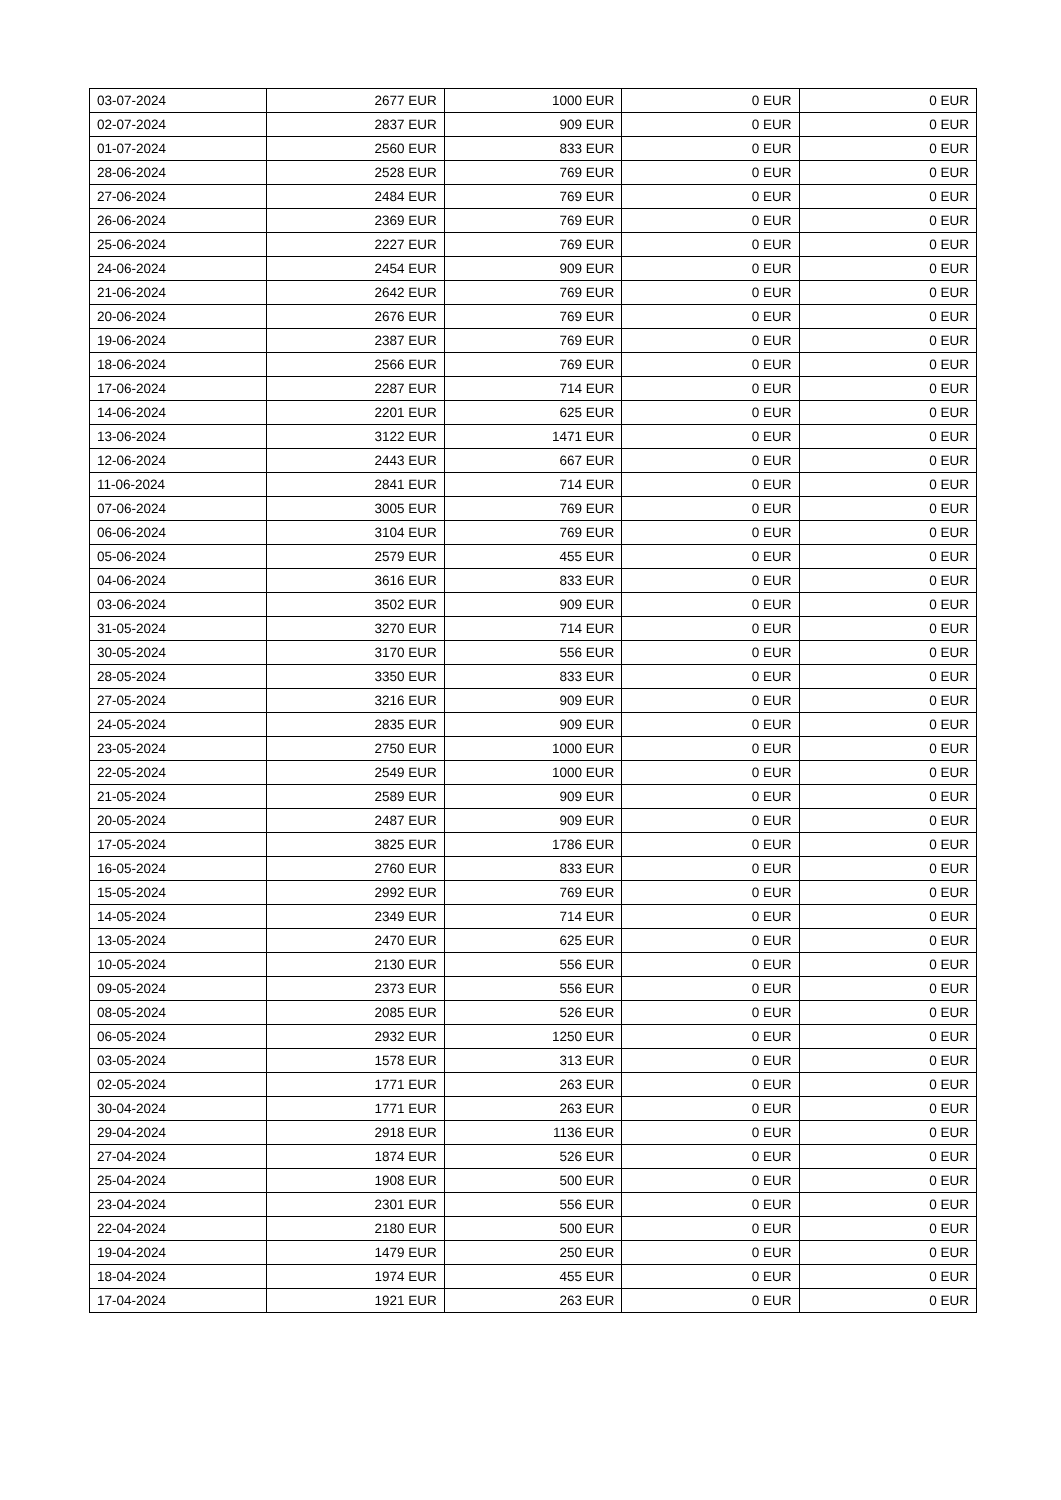| 03-07-2024 | 2677 EUR | 1000 EUR | 0 EUR | 0 EUR |
| 02-07-2024 | 2837 EUR | 909 EUR | 0 EUR | 0 EUR |
| 01-07-2024 | 2560 EUR | 833 EUR | 0 EUR | 0 EUR |
| 28-06-2024 | 2528 EUR | 769 EUR | 0 EUR | 0 EUR |
| 27-06-2024 | 2484 EUR | 769 EUR | 0 EUR | 0 EUR |
| 26-06-2024 | 2369 EUR | 769 EUR | 0 EUR | 0 EUR |
| 25-06-2024 | 2227 EUR | 769 EUR | 0 EUR | 0 EUR |
| 24-06-2024 | 2454 EUR | 909 EUR | 0 EUR | 0 EUR |
| 21-06-2024 | 2642 EUR | 769 EUR | 0 EUR | 0 EUR |
| 20-06-2024 | 2676 EUR | 769 EUR | 0 EUR | 0 EUR |
| 19-06-2024 | 2387 EUR | 769 EUR | 0 EUR | 0 EUR |
| 18-06-2024 | 2566 EUR | 769 EUR | 0 EUR | 0 EUR |
| 17-06-2024 | 2287 EUR | 714 EUR | 0 EUR | 0 EUR |
| 14-06-2024 | 2201 EUR | 625 EUR | 0 EUR | 0 EUR |
| 13-06-2024 | 3122 EUR | 1471 EUR | 0 EUR | 0 EUR |
| 12-06-2024 | 2443 EUR | 667 EUR | 0 EUR | 0 EUR |
| 11-06-2024 | 2841 EUR | 714 EUR | 0 EUR | 0 EUR |
| 07-06-2024 | 3005 EUR | 769 EUR | 0 EUR | 0 EUR |
| 06-06-2024 | 3104 EUR | 769 EUR | 0 EUR | 0 EUR |
| 05-06-2024 | 2579 EUR | 455 EUR | 0 EUR | 0 EUR |
| 04-06-2024 | 3616 EUR | 833 EUR | 0 EUR | 0 EUR |
| 03-06-2024 | 3502 EUR | 909 EUR | 0 EUR | 0 EUR |
| 31-05-2024 | 3270 EUR | 714 EUR | 0 EUR | 0 EUR |
| 30-05-2024 | 3170 EUR | 556 EUR | 0 EUR | 0 EUR |
| 28-05-2024 | 3350 EUR | 833 EUR | 0 EUR | 0 EUR |
| 27-05-2024 | 3216 EUR | 909 EUR | 0 EUR | 0 EUR |
| 24-05-2024 | 2835 EUR | 909 EUR | 0 EUR | 0 EUR |
| 23-05-2024 | 2750 EUR | 1000 EUR | 0 EUR | 0 EUR |
| 22-05-2024 | 2549 EUR | 1000 EUR | 0 EUR | 0 EUR |
| 21-05-2024 | 2589 EUR | 909 EUR | 0 EUR | 0 EUR |
| 20-05-2024 | 2487 EUR | 909 EUR | 0 EUR | 0 EUR |
| 17-05-2024 | 3825 EUR | 1786 EUR | 0 EUR | 0 EUR |
| 16-05-2024 | 2760 EUR | 833 EUR | 0 EUR | 0 EUR |
| 15-05-2024 | 2992 EUR | 769 EUR | 0 EUR | 0 EUR |
| 14-05-2024 | 2349 EUR | 714 EUR | 0 EUR | 0 EUR |
| 13-05-2024 | 2470 EUR | 625 EUR | 0 EUR | 0 EUR |
| 10-05-2024 | 2130 EUR | 556 EUR | 0 EUR | 0 EUR |
| 09-05-2024 | 2373 EUR | 556 EUR | 0 EUR | 0 EUR |
| 08-05-2024 | 2085 EUR | 526 EUR | 0 EUR | 0 EUR |
| 06-05-2024 | 2932 EUR | 1250 EUR | 0 EUR | 0 EUR |
| 03-05-2024 | 1578 EUR | 313 EUR | 0 EUR | 0 EUR |
| 02-05-2024 | 1771 EUR | 263 EUR | 0 EUR | 0 EUR |
| 30-04-2024 | 1771 EUR | 263 EUR | 0 EUR | 0 EUR |
| 29-04-2024 | 2918 EUR | 1136 EUR | 0 EUR | 0 EUR |
| 27-04-2024 | 1874 EUR | 526 EUR | 0 EUR | 0 EUR |
| 25-04-2024 | 1908 EUR | 500 EUR | 0 EUR | 0 EUR |
| 23-04-2024 | 2301 EUR | 556 EUR | 0 EUR | 0 EUR |
| 22-04-2024 | 2180 EUR | 500 EUR | 0 EUR | 0 EUR |
| 19-04-2024 | 1479 EUR | 250 EUR | 0 EUR | 0 EUR |
| 18-04-2024 | 1974 EUR | 455 EUR | 0 EUR | 0 EUR |
| 17-04-2024 | 1921 EUR | 263 EUR | 0 EUR | 0 EUR |